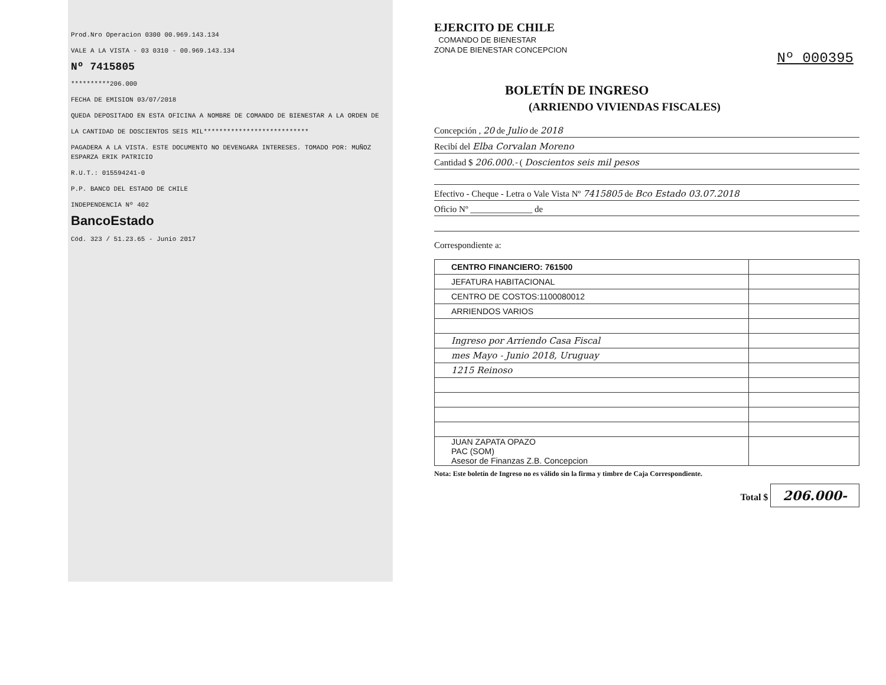Prod.Nro Operacion 0300 00.969.143.134
VALE A LA VISTA - 03 0310 - 00.969.143.134
Nº 7415805
**********206.000
FECHA DE EMISION 03/07/2018
QUEDA DEPOSITADO EN ESTA OFICINA A NOMBRE DE COMANDO DE BIENESTAR A LA ORDEN DE
LA CANTIDAD DE DOSCIENTOS SEIS MIL***************************
PAGADERA A LA VISTA. ESTE DOCUMENTO NO DEVENGARA INTERESES. TOMADO POR: MUÑOZ ESPARZA ERIK PATRICIO
R.U.T.: 015594241-0
P.P. BANCO DEL ESTADO DE CHILE
INDEPENDENCIA Nº 402
BancoEstado
Cód. 323 / 51.23.65 - Junio 2017
Nº 000395
EJERCITO DE CHILE
COMANDO DE BIENESTAR
ZONA DE BIENESTAR CONCEPCION
BOLETÍN DE INGRESO
(ARRIENDO VIVIENDAS FISCALES)
Concepción , 20 de Julio de 2018
Recibí del Elba Corvalan Moreno
Cantidad $ 206.000.- ( Doscientos seis mil pesos
Efectivo - Cheque - Letra o Vale Vista Nº 7415805 de Bco Estado 03.07.2018
Oficio Nº ______________ de
Correspondiente a:
| CENTRO FINANCIERO: 761500 | |
| JEFATURA HABITACIONAL | |
| CENTRO DE COSTOS:1100080012 | |
| ARRIENDOS VARIOS | |
| Ingreso por Arriendo Casa Fiscal | |
| mes Mayo - Junio 2018, Uruguay | |
| 1215 Reinoso | |
| JUAN ZAPATA OPAZO PAC (SOM) Asesor de Finanzas Z.B. Concepcion | |
Nota: Este boletín de Ingreso no es válido sin la firma y timbre de Caja Correspondiente.
Total $ 206.000-